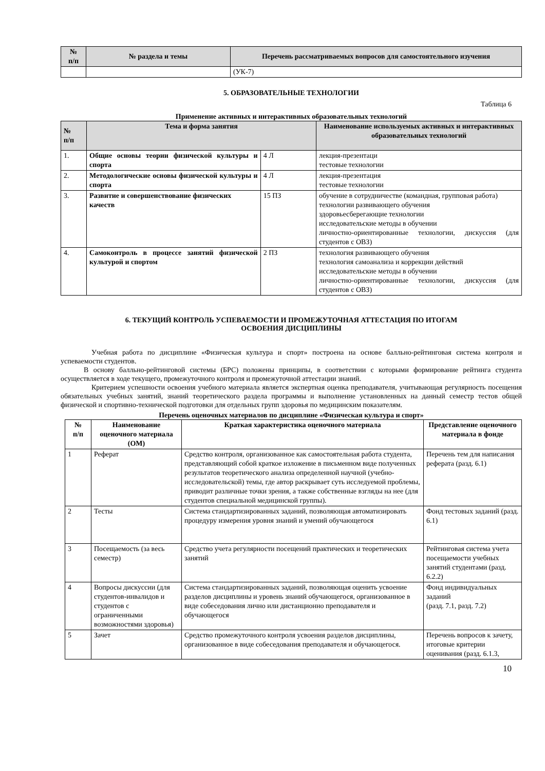| № п/п | № раздела и темы | Перечень рассматриваемых вопросов для самостоятельного изучения |
| --- | --- | --- |
| | | (УК-7) |
5. ОБРАЗОВАТЕЛЬНЫЕ ТЕХНОЛОГИИ
Таблица 6
Применение активных и интерактивных образовательных технологий
| № п/п | Тема и форма занятия | | Наименование используемых активных и интерактивных образовательных технологий |
| --- | --- | --- | --- |
| 1. | Общие основы теории физической культуры и спорта | 4 Л | лекция-презентаци тестовые технологии |
| 2. | Методологические основы физической культуры и спорта | 4 Л | лекция-презентация тестовые технологии |
| 3. | Развитие и совершенствование физических качеств | 15 ПЗ | обучение в сотрудничестве (командная, групповая работа) технологии развивающего обучения здоровьесберегающие технологии исследовательские методы в обучении личностно-ориентированные технологии, дискуссия (для студентов с ОВЗ) |
| 4. | Самоконтроль в процессе занятий физической культурой и спортом | 2 ПЗ | технология развивающего обучения технология самоанализа и коррекции действий исследовательские методы в обучении личностно-ориентированные технологии, дискуссия (для студентов с ОВЗ) |
6. ТЕКУЩИЙ КОНТРОЛЬ УСПЕВАЕМОСТИ И ПРОМЕЖУТОЧНАЯ АТТЕСТАЦИЯ ПО ИТОГАМ
ОСВОЕНИЯ ДИСЦИПЛИНЫ
Учебная работа по дисциплине «Физическая культура и спорт» построена на основе балльно-рейтинговая система контроля и успеваемости студентов.
В основу балльно-рейтинговой системы (БРС) положены принципы, в соответствии с которыми формирование рейтинга студента осуществляется в ходе текущего, промежуточного контроля и промежуточной аттестации знаний.
Критерием успешности освоения учебного материала является экспертная оценка преподавателя, учитывающая регулярность посещения обязательных учебных занятий, знаний теоретического раздела программы и выполнение установленных на данный семестр тестов общей физической и спортивно-технической подготовки для отдельных групп здоровья по медицинским показателям.
Перечень оценочных материалов по дисциплине «Физическая культура и спорт»
| № п/п | Наименование оценочного материала (ОМ) | Краткая характеристика оценочного материала | Представление оценочного материала в фонде |
| 1 | Реферат | Средство контроля, организованное как самостоятельная работа студента, представляющий собой краткое изложение в письменном виде полученных результатов теоретического анализа определенной научной (учебно-исследовательской) темы, где автор раскрывает суть исследуемой проблемы, приводит различные точки зрения, а также собственные взгляды на нее (для студентов специальной медицинской группы). | Перечень тем для написания реферата (разд. 6.1) |
| 2 | Тесты | Система стандартизированных заданий, позволяющая автоматизировать процедуру измерения уровня знаний и умений обучающегося | Фонд тестовых заданий (разд. 6.1) |
| 3 | Посещаемость (за весь семестр) | Средство учета регулярности посещений практических и теоретических занятий | Рейтинговая система учета посещаемости учебных занятий студентами (разд. 6.2.2) |
| 4 | Вопросы дискуссии (для студентов-инвалидов и студентов с ограниченными возможностями здоровья) | Система стандартизированных заданий, позволяющая оценить усвоение разделов дисциплины и уровень знаний обучающегося, организованное в виде собеседования лично или дистанционно преподавателя и обучающегося | Фонд индивидуальных заданий (разд. 7.1, разд. 7.2) |
| 5 | Зачет | Средство промежуточного контроля усвоения разделов дисциплины, организованное в виде собеседования преподавателя и обучающегося. | Перечень вопросов к зачету, итоговые критерии оценивания (разд. 6.1.3, |
10